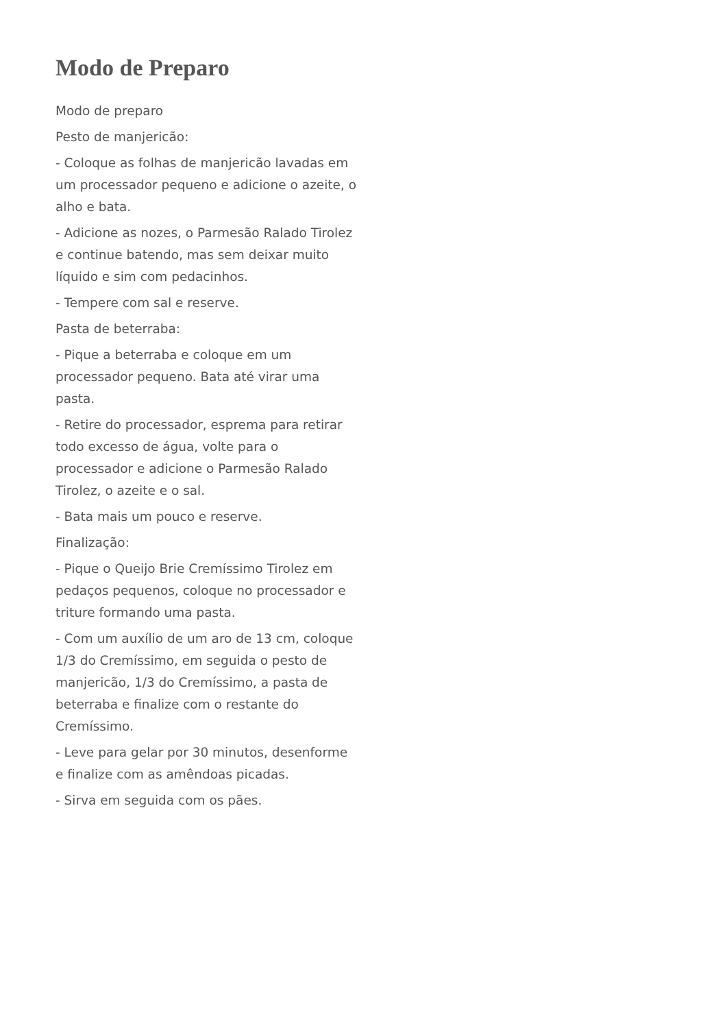Modo de Preparo
Modo de preparo
Pesto de manjericão:
- Coloque as folhas de manjericão lavadas em um processador pequeno e adicione o azeite, o alho e bata.
- Adicione as nozes, o Parmesão Ralado Tirolez e continue batendo, mas sem deixar muito líquido e sim com pedacinhos.
- Tempere com sal e reserve.
Pasta de beterraba:
- Pique a beterraba e coloque em um processador pequeno. Bata até virar uma pasta.
- Retire do processador, esprema para retirar todo excesso de água, volte para o processador e adicione o Parmesão Ralado Tirolez, o azeite e o sal.
- Bata mais um pouco e reserve.
Finalização:
- Pique o Queijo Brie Cremíssimo Tirolez em pedaços pequenos, coloque no processador e triture formando uma pasta.
- Com um auxílio de um aro de 13 cm, coloque 1/3 do Cremíssimo, em seguida o pesto de manjericão, 1/3 do Cremíssimo, a pasta de beterraba e finalize com o restante do Cremíssimo.
- Leve para gelar por 30 minutos, desenforme e finalize com as amêndoas picadas.
- Sirva em seguida com os pães.